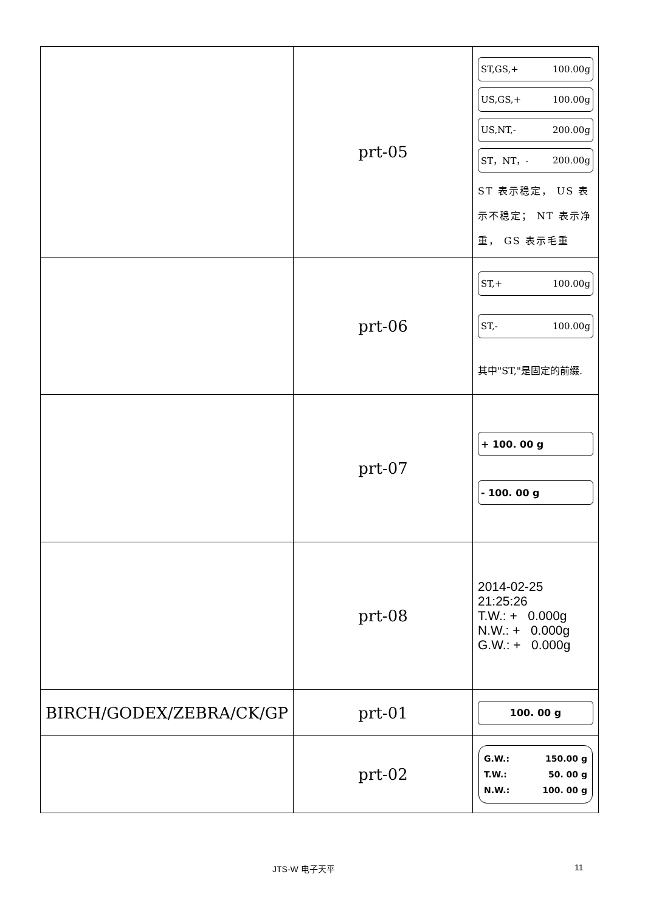| | prt-05 | ST,GS,+ 100.00g US,GS,+ 100.00g US,NT,- 200.00g ST，NT，- 200.00g ST 表示稳定， US 表示不稳定； NT 表示净重， GS 表示毛重 |
| | prt-06 | ST,+ 100.00g ST,- 100.00g 其中"ST,"是固定的前缀. |
| | prt-07 | + 100. 00 g - 100. 00 g |
| | prt-08 | 2014-02-25 21:25:26 T.W.: + 0.000g N.W.: + 0.000g G.W.: + 0.000g |
| BIRCH/GODEX/ZEBRA/CK/GP | prt-01 | 100. 00 g |
| | prt-02 | G.W.: 150.00 g T.W.: 50. 00 g N.W.: 100. 00 g |
JTS-W 电子天平 11